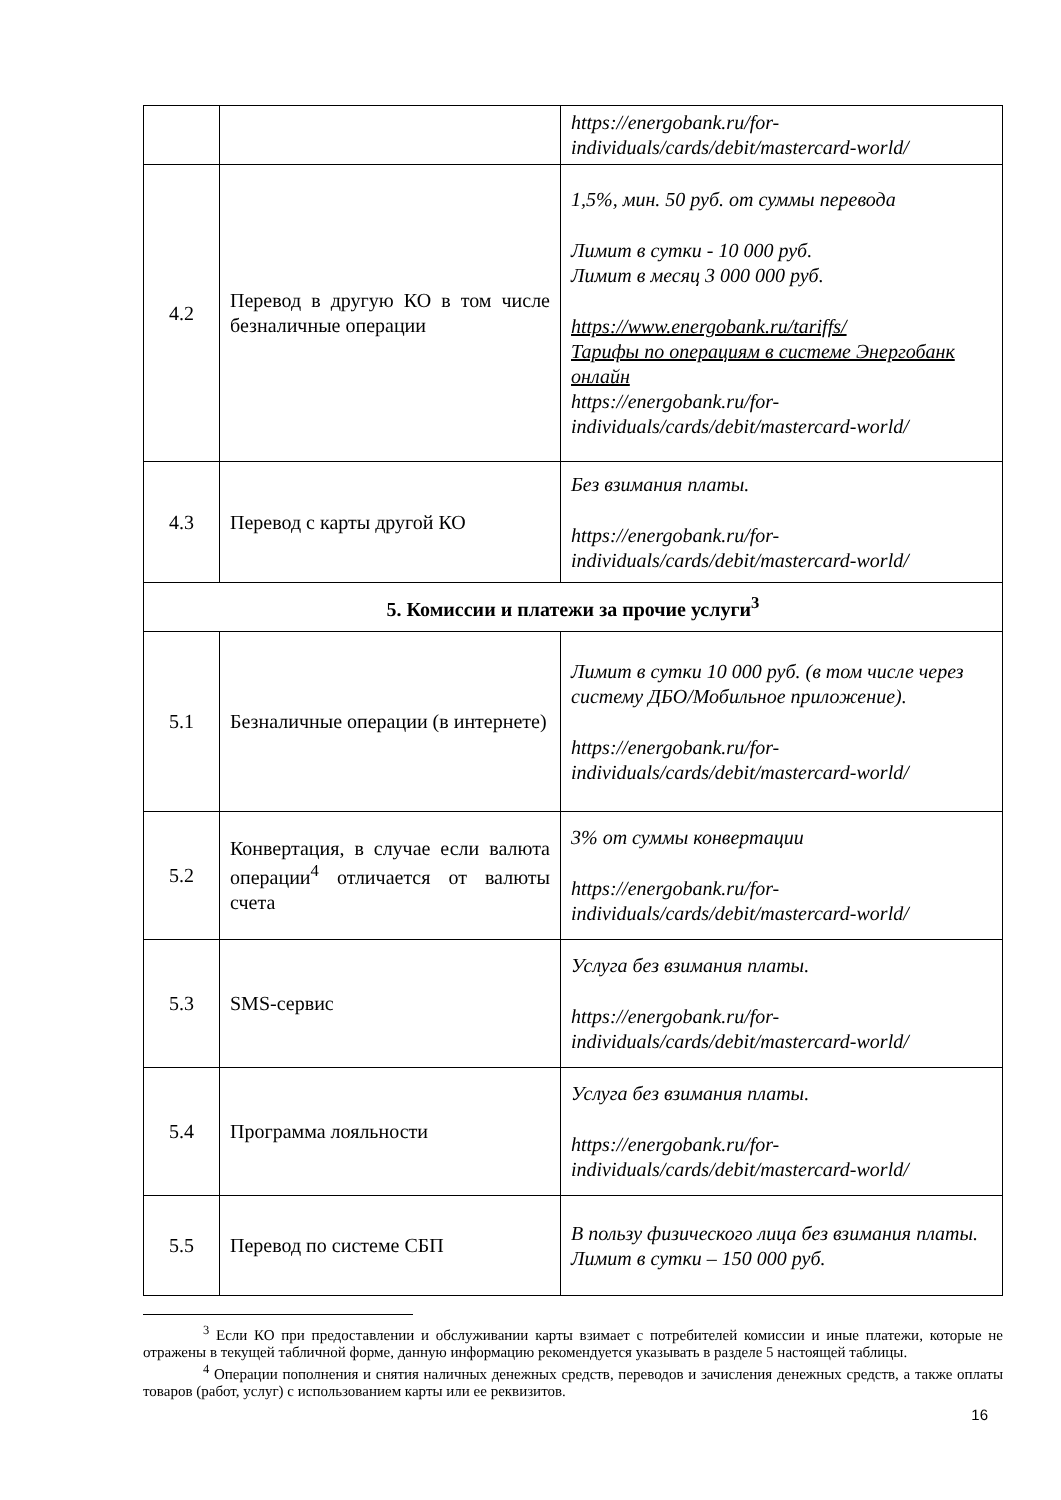| | | https://energobank.ru/for-individuals/cards/debit/mastercard-world/ |
| 4.2 | Перевод в другую КО в том числе безналичные операции | 1,5%, мин. 50 руб. от суммы перевода Лимит в сутки - 10 000 руб. Лимит в месяц 3 000 000 руб. https://www.energobank.ru/tariffs/ Тарифы по операциям в системе Энергобанк онлайн https://energobank.ru/for-individuals/cards/debit/mastercard-world/ |
| 4.3 | Перевод с карты другой КО | Без взимания платы. https://energobank.ru/for-individuals/cards/debit/mastercard-world/ |
| 5. Комиссии и платежи за прочие услуги<sup>3</sup> | | |
| 5.1 | Безналичные операции (в интернете) | Лимит в сутки 10 000 руб. (в том числе через систему ДБО/Мобильное приложение). https://energobank.ru/for-individuals/cards/debit/mastercard-world/ |
| 5.2 | Конвертация, в случае если валюта операции<sup>4</sup> отличается от валюты счета | 3% от суммы конвертации https://energobank.ru/for-individuals/cards/debit/mastercard-world/ |
| 5.3 | SMS-сервис | Услуга без взимания платы. https://energobank.ru/for-individuals/cards/debit/mastercard-world/ |
| 5.4 | Программа лояльности | Услуга без взимания платы. https://energobank.ru/for-individuals/cards/debit/mastercard-world/ |
| 5.5 | Перевод по системе СБП | В пользу физического лица без взимания платы. Лимит в сутки – 150 000 руб. |
<sup>3</sup> Если КО при предоставлении и обслуживании карты взимает с потребителей комиссии и иные платежи, которые не отражены в текущей табличной форме, данную информацию рекомендуется указывать в разделе 5 настоящей таблицы.
<sup>4</sup> Операции пополнения и снятия наличных денежных средств, переводов и зачисления денежных средств, а также оплаты товаров (работ, услуг) с использованием карты или ее реквизитов.
16